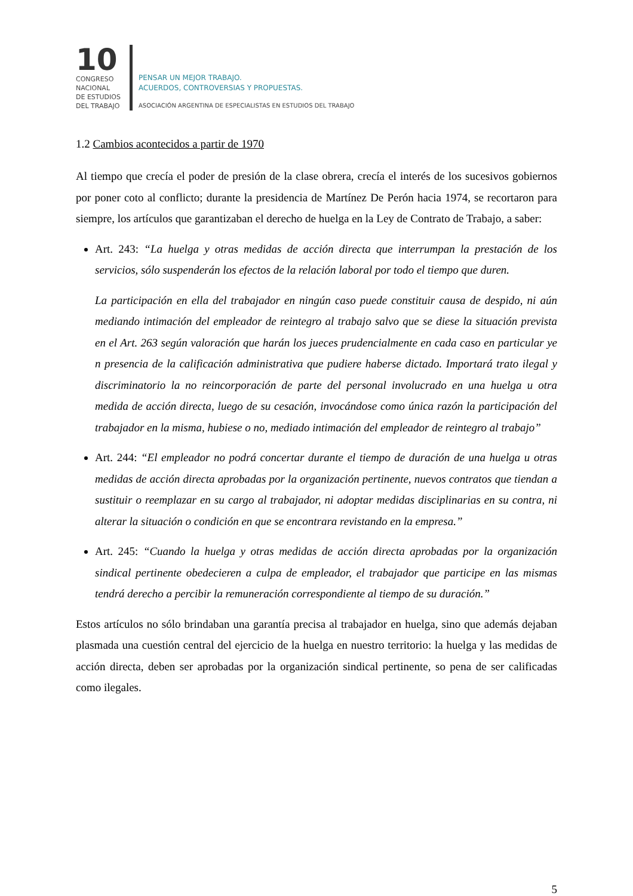10
CONGRESO
NACIONAL
DE ESTUDIOS
DEL TRABAJO
PENSAR UN MEJOR TRABAJO.
ACUERDOS, CONTROVERSIAS Y PROPUESTAS.
ASOCIACIÓN ARGENTINA DE ESPECIALISTAS EN ESTUDIOS DEL TRABAJO
1.2 Cambios acontecidos a partir de 1970
Al tiempo que crecía el poder de presión de la clase obrera, crecía el interés de los sucesivos gobiernos por poner coto al conflicto; durante la presidencia de Martínez De Perón hacia 1974, se recortaron para siempre, los artículos que garantizaban el derecho de huelga en la Ley de Contrato de Trabajo, a saber:
Art. 243: “La huelga y otras medidas de acción directa que interrumpan la prestación de los servicios, sólo suspenderán los efectos de la relación laboral por todo el tiempo que duren.
La participación en ella del trabajador en ningún caso puede constituir causa de despido, ni aún mediando intimación del empleador de reintegro al trabajo salvo que se diese la situación prevista en el Art. 263 según valoración que harán los jueces prudencialmente en cada caso en particular ye n presencia de la calificación administrativa que pudiere haberse dictado. Importará trato ilegal y discriminatorio la no reincorporación de parte del personal involucrado en una huelga u otra medida de acción directa, luego de su cesación, invocándose como única razón la participación del trabajador en la misma, hubiese o no, mediado intimación del empleador de reintegro al trabajo”
Art. 244: “El empleador no podrá concertar durante el tiempo de duración de una huelga u otras medidas de acción directa aprobadas por la organización pertinente, nuevos contratos que tiendan a sustituir o reemplazar en su cargo al trabajador, ni adoptar medidas disciplinarias en su contra, ni alterar la situación o condición en que se encontrara revistando en la empresa.”
Art. 245: “Cuando la huelga y otras medidas de acción directa aprobadas por la organización sindical pertinente obedecieren a culpa de empleador, el trabajador que participe en las mismas tendrá derecho a percibir la remuneración correspondiente al tiempo de su duración.”
Estos artículos no sólo brindaban una garantía precisa al trabajador en huelga, sino que además dejaban plasmada una cuestión central del ejercicio de la huelga en nuestro territorio: la huelga y las medidas de acción directa, deben ser aprobadas por la organización sindical pertinente, so pena de ser calificadas como ilegales.
5